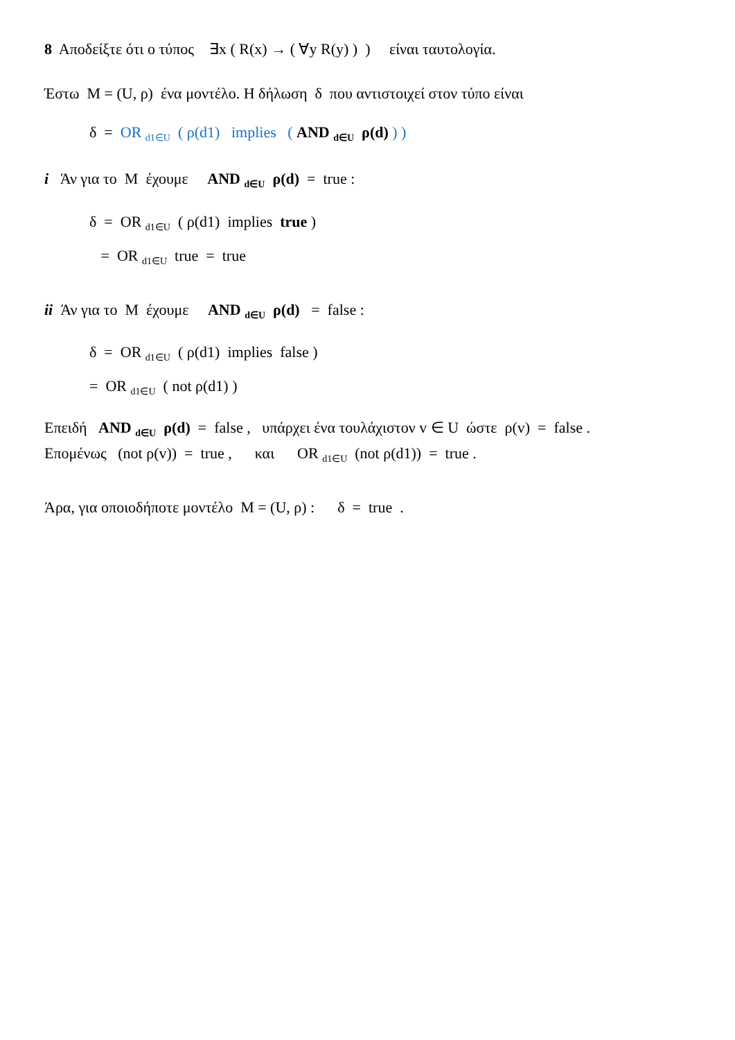8 Αποδείξτε ότι ο τύπος ∃x ( R(x) → ( ∀y R(y) ) ) είναι ταυτολογία.
Έστω M = (U, ρ) ένα μοντέλο. Η δήλωση δ που αντιστοιχεί στον τύπο είναι
δ = OR <sub>d1∈U</sub> ( ρ(d1) implies ( AND <sub>d∈U</sub> ρ(d) ) )
i Άν για το M έχουμε AND <sub>d∈U</sub> ρ(d) = true :
δ = OR <sub>d1∈U</sub> ( ρ(d1) implies true )
= OR <sub>d1∈U</sub> true = true
ii Άν για το M έχουμε AND <sub>d∈U</sub> ρ(d) = false :
δ = OR <sub>d1∈U</sub> ( ρ(d1) implies false )
= OR <sub>d1∈U</sub> ( not ρ(d1) )
Επειδή AND <sub>d∈U</sub> ρ(d) = false , υπάρχει ένα τουλάχιστον v ∈ U ώστε ρ(v) = false .
Επομένως (not ρ(v)) = true , και OR <sub>d1∈U</sub> (not ρ(d1)) = true .
Άρα, για οποιοδήποτε μοντέλο M = (U, ρ) : δ = true .